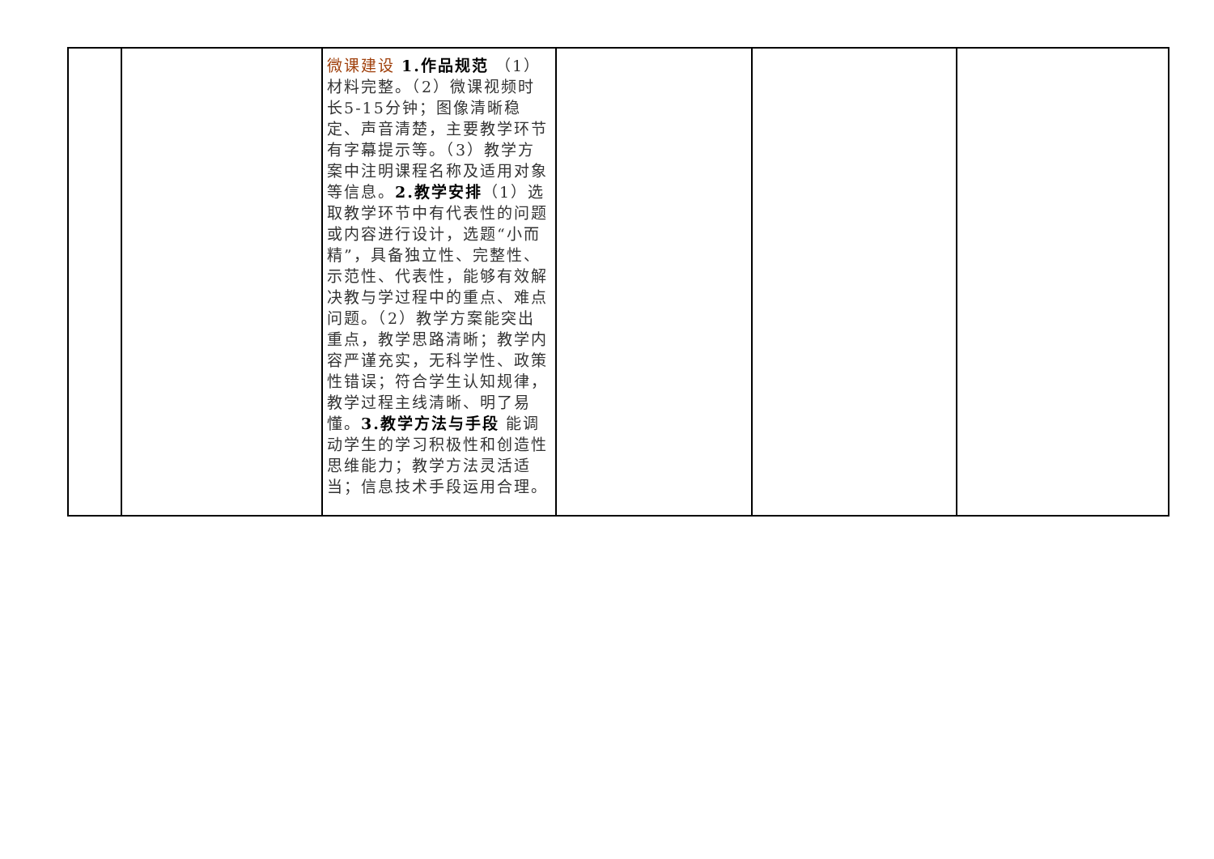| | | 微课建设 1.作品规范 （1）材料完整。（2）微课视频时长5-15分钟；图像清晰稳定、声音清楚，主要教学环节有字幕提示等。（3）教学方案中注明课程名称及适用对象等信息。 2.教学安排 （1）选取教学环节中有代表性的问题或内容进行设计，选题“小而精”，具备独立性、完整性、示范性、代表性，能够有效解决教与学过程中的重点、难点问题。（2）教学方案能突出重点，教学思路清晰；教学内容严谨充实，无科学性、政策性错误；符合学生认知规律，教学过程主线清晰、明了易懂。 3.教学方法与手段 能调动学生的学习积极性和创造性思维能力；教学方法灵活适当；信息技术手段运用合理。 | | | |